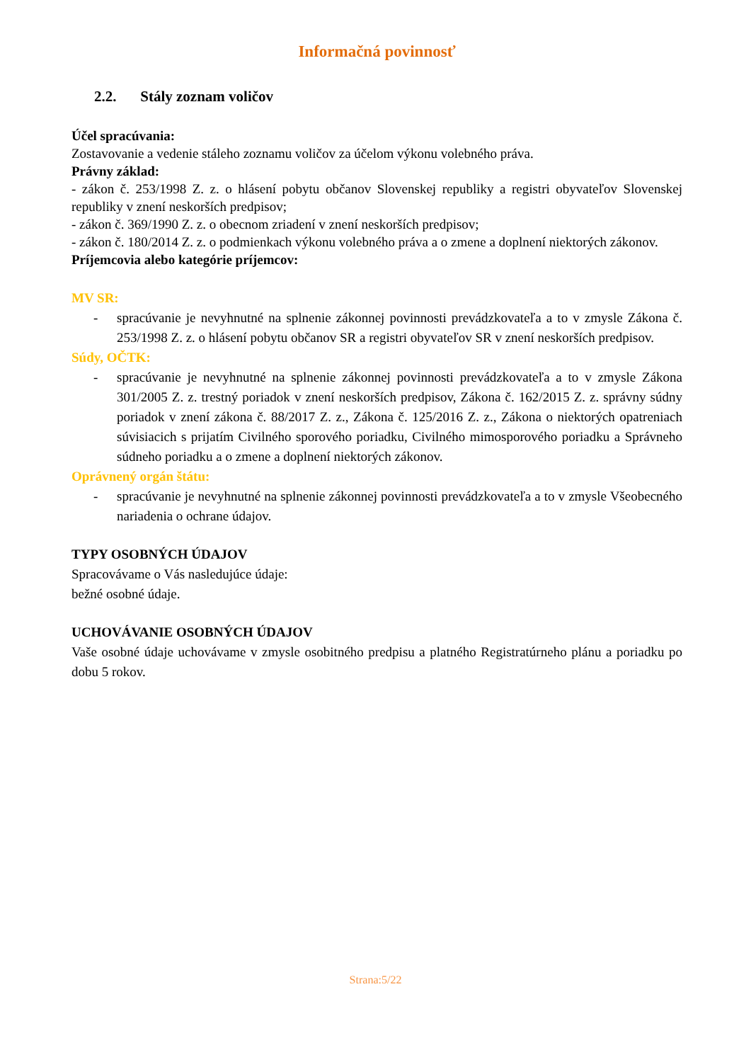Informačná povinnosť
2.2. Stály zoznam voličov
Účel spracúvania:
Zostavovanie a vedenie stáleho zoznamu voličov za účelom výkonu volebného práva.
Právny základ:
- zákon č. 253/1998 Z. z. o hlásení pobytu občanov Slovenskej republiky a registri obyvateľov Slovenskej republiky v znení neskorších predpisov;
- zákon č. 369/1990 Z. z. o obecnom zriadení v znení neskorších predpisov;
- zákon č. 180/2014 Z. z. o podmienkach výkonu volebného práva a o zmene a doplnení niektorých zákonov.
Príjemcovia alebo kategórie príjemcov:
MV SR:
- spracúvanie je nevyhnutné na splnenie zákonnej povinnosti prevádzkovateľa a to v zmysle Zákona č. 253/1998 Z. z. o hlásení pobytu občanov SR a registri obyvateľov SR v znení neskorších predpisov.
Súdy, OČTK:
- spracúvanie je nevyhnutné na splnenie zákonnej povinnosti prevádzkovateľa a to v zmysle Zákona 301/2005 Z. z. trestný poriadok v znení neskorších predpisov, Zákona č. 162/2015 Z. z. správny súdny poriadok v znení zákona č. 88/2017 Z. z., Zákona č. 125/2016 Z. z., Zákona o niektorých opatreniach súvisiacich s prijatím Civilného sporového poriadku, Civilného mimosporového poriadku a Správneho súdneho poriadku a o zmene a doplnení niektorých zákonov.
Oprávnený orgán štátu:
- spracúvanie je nevyhnutné na splnenie zákonnej povinnosti prevádzkovateľa a to v zmysle Všeobecného nariadenia o ochrane údajov.
TYPY OSOBNÝCH ÚDAJOV
Spracovávame o Vás nasledujúce údaje:
bežné osobné údaje.
UCHOVÁVANIE OSOBNÝCH ÚDAJOV
Vaše osobné údaje uchovávame v zmysle osobitného predpisu a platného Registratúrneho plánu a poriadku po dobu 5 rokov.
Strana:5/22